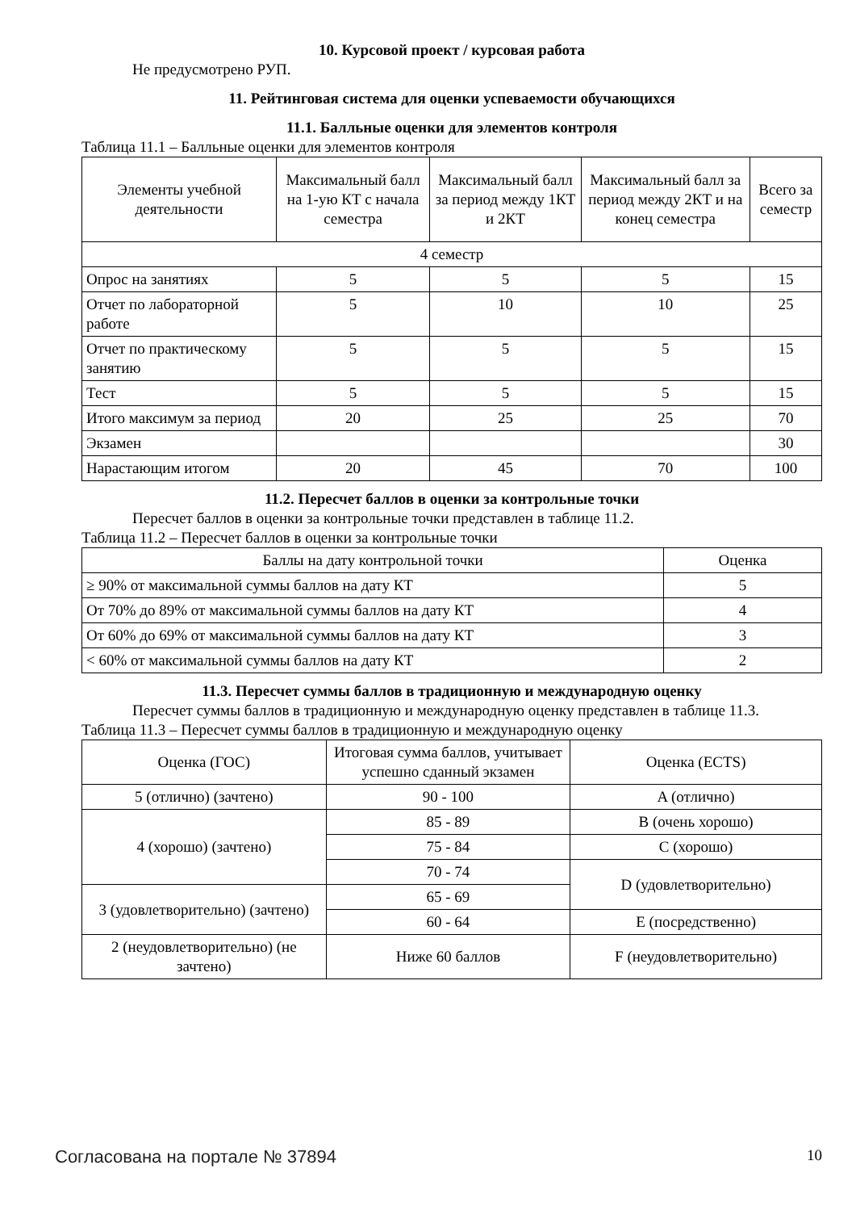10. Курсовой проект / курсовая работа
Не предусмотрено РУП.
11. Рейтинговая система для оценки успеваемости обучающихся
11.1. Балльные оценки для элементов контроля
Таблица 11.1 – Балльные оценки для элементов контроля
| Элементы учебной деятельности | Максимальный балл на 1-ую КТ с начала семестра | Максимальный балл за период между 1КТ и 2КТ | Максимальный балл за период между 2КТ и на конец семестра | Всего за семестр |
| --- | --- | --- | --- | --- |
| 4 семестр | | | | |
| Опрос на занятиях | 5 | 5 | 5 | 15 |
| Отчет по лабораторной работе | 5 | 10 | 10 | 25 |
| Отчет по практическому занятию | 5 | 5 | 5 | 15 |
| Тест | 5 | 5 | 5 | 15 |
| Итого максимум за период | 20 | 25 | 25 | 70 |
| Экзамен | | | | 30 |
| Нарастающим итогом | 20 | 45 | 70 | 100 |
11.2. Пересчет баллов в оценки за контрольные точки
Пересчет баллов в оценки за контрольные точки представлен в таблице 11.2.
Таблица 11.2 – Пересчет баллов в оценки за контрольные точки
| Баллы на дату контрольной точки | Оценка |
| --- | --- |
| ≥ 90% от максимальной суммы баллов на дату КТ | 5 |
| От 70% до 89% от максимальной суммы баллов на дату КТ | 4 |
| От 60% до 69% от максимальной суммы баллов на дату КТ | 3 |
| < 60% от максимальной суммы баллов на дату КТ | 2 |
11.3. Пересчет суммы баллов в традиционную и международную оценку
Пересчет суммы баллов в традиционную и международную оценку представлен в таблице 11.3.
Таблица 11.3 – Пересчет суммы баллов в традиционную и международную оценку
| Оценка (ГОС) | Итоговая сумма баллов, учитывает успешно сданный экзамен | Оценка (ECTS) |
| --- | --- | --- |
| 5 (отлично) (зачтено) | 90 - 100 | A (отлично) |
| 4 (хорошо) (зачтено) | 85 - 89 | B (очень хорошо) |
| | 75 - 84 | C (хорошо) |
| | 70 - 74 | D (удовлетворительно) |
| 3 (удовлетворительно) (зачтено) | 65 - 69 | |
| | 60 - 64 | E (посредственно) |
| 2 (неудовлетворительно) (не зачтено) | Ниже 60 баллов | F (неудовлетворительно) |
Согласована на портале № 37894 10